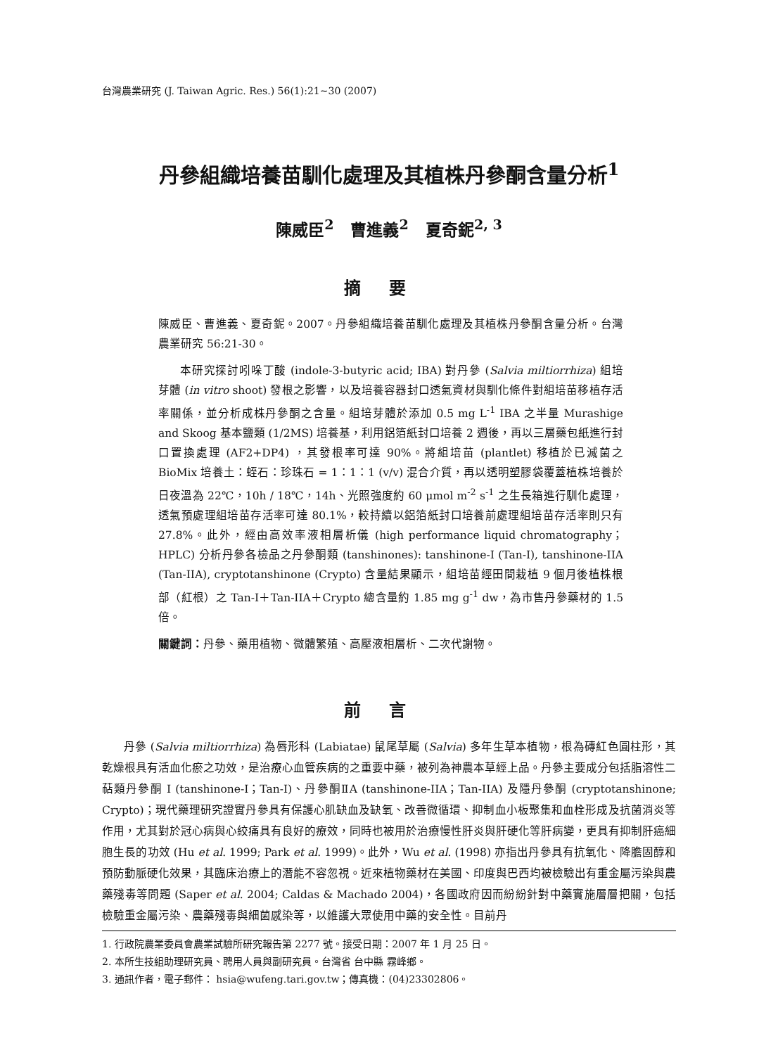台灣農業研究 (J. Taiwan Agric. Res.) 56(1):21~30 (2007)
丹參組織培養苗馴化處理及其植株丹參酮含量分析<sup>1</sup>
陳威臣<sup>2</sup> 曹進義<sup>2</sup> 夏奇鈮<sup>2, 3</sup>
摘要
陳威臣、曹進義、夏奇鈮。2007。丹參組織培養苗馴化處理及其植株丹參酮含量分析。台灣農業研究 56:21-30。
本研究探討吲哚丁酸 (indole-3-butyric acid; IBA) 對丹參 (Salvia miltiorrhiza) 組培芽體 (in vitro shoot) 發根之影響，以及培養容器封口透氣資材與馴化條件對組培苗移植存活率關係，並分析成株丹參酮之含量。組培芽體於添加 0.5 mg L<sup>-1</sup> IBA 之半量 Murashige and Skoog 基本鹽類 (1/2MS) 培養基，利用鋁箔紙封口培養 2 週後，再以三層藥包紙進行封口置換處理 (AF2+DP4) ，其發根率可達 90%。將組培苗 (plantlet) 移植於已滅菌之 BioMix 培養土：蛭石：珍珠石 = 1：1：1 (v/v) 混合介質，再以透明塑膠袋覆蓋植株培養於日夜溫為 22℃，10h / 18℃，14h、光照強度約 60 μmol m<sup>-2</sup> s<sup>-1</sup> 之生長箱進行馴化處理，透氣預處理組培苗存活率可達 80.1%，較持續以鋁箔紙封口培養前處理組培苗存活率則只有 27.8%。此外，經由高效率液相層析儀 (high performance liquid chromatography；HPLC) 分析丹參各檢品之丹參酮類 (tanshinones): tanshinone-I (Tan-I), tanshinone-IIA (Tan-IIA), cryptotanshinone (Crypto) 含量結果顯示，組培苗經田間栽植 9 個月後植株根部（紅根）之 Tan-I＋Tan-IIA＋Crypto 總含量約 1.85 mg g<sup>-1</sup> dw，為市售丹參藥材的 1.5 倍。
關鍵詞：丹參、藥用植物、微體繁殖、高壓液相層析、二次代謝物。
前言
丹參 (Salvia miltiorrhiza) 為唇形科 (Labiatae) 鼠尾草屬 (Salvia) 多年生草本植物，根為磚紅色圓柱形，其乾燥根具有活血化瘀之功效，是治療心血管疾病的之重要中藥，被列為神農本草經上品。丹參主要成分包括脂溶性二萜類丹參酮 I (tanshinone-I；Tan-I)、丹參酮ⅡA (tanshinone-IIA；Tan-IIA) 及隱丹參酮 (cryptotanshinone; Crypto)；現代藥理研究證實丹參具有保護心肌缺血及缺氧、改善微循環、抑制血小板聚集和血栓形成及抗菌消炎等作用，尤其對於冠心病與心絞痛具有良好的療效，同時也被用於治療慢性肝炎與肝硬化等肝病變，更具有抑制肝癌細胞生長的功效 (Hu et al. 1999; Park et al. 1999)。此外，Wu et al. (1998) 亦指出丹參具有抗氧化、降膽固醇和預防動脈硬化效果，其臨床治療上的潛能不容忽視。近來植物藥材在美國、印度與巴西均被檢驗出有重金屬污染與農藥殘毒等問題 (Saper et al. 2004; Caldas & Machado 2004)，各國政府因而紛紛針對中藥實施層層把關，包括檢驗重金屬污染、農藥殘毒與細菌感染等，以維護大眾使用中藥的安全性。目前丹
1. 行政院農業委員會農業試驗所研究報告第 2277 號。接受日期：2007 年 1 月 25 日。
2. 本所生技組助理研究員、聘用人員與副研究員。台灣省 台中縣 霧峰鄉。
3. 通訊作者，電子郵件： hsia@wufeng.tari.gov.tw；傳真機：(04)23302806。